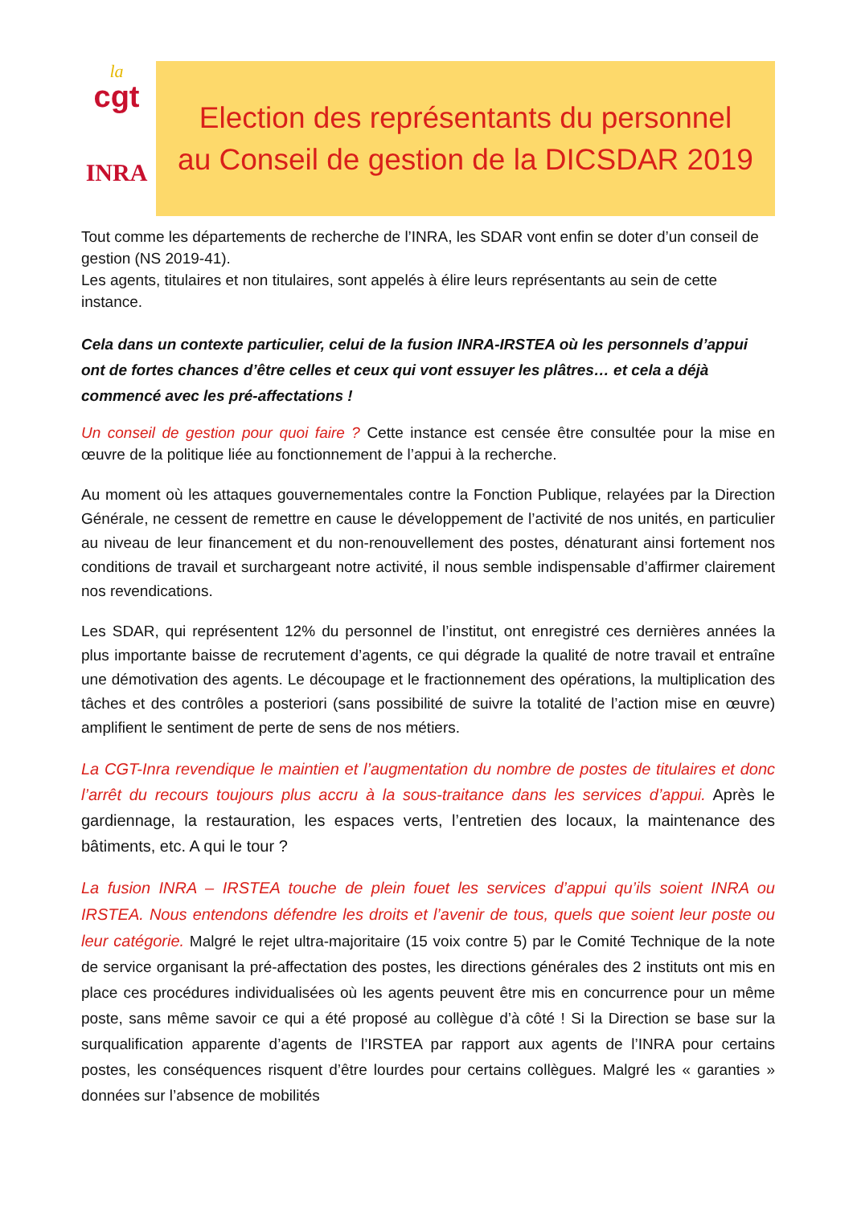la
cgt
INRA
Election des représentants du personnel
au Conseil de gestion de la DICSDAR 2019
Tout comme les départements de recherche de l’INRA, les SDAR vont enfin se doter d’un conseil de gestion (NS 2019-41).
Les agents, titulaires et non titulaires, sont appelés à élire leurs représentants au sein de cette instance.
Cela dans un contexte particulier, celui de la fusion INRA-IRSTEA où les personnels d’appui ont de fortes chances d’être celles et ceux qui vont essuyer les plâtres… et cela a déjà commencé avec les pré-affectations !
Un conseil de gestion pour quoi faire ? Cette instance est censée être consultée pour la mise en œuvre de la politique liée au fonctionnement de l’appui à la recherche.
Au moment où les attaques gouvernementales contre la Fonction Publique, relayées par la Direction Générale, ne cessent de remettre en cause le développement de l’activité de nos unités, en particulier au niveau de leur financement et du non-renouvellement des postes, dénaturant ainsi fortement nos conditions de travail et surchargeant notre activité, il nous semble indispensable d’affirmer clairement nos revendications.
Les SDAR, qui représentent 12% du personnel de l’institut, ont enregistré ces dernières années la plus importante baisse de recrutement d’agents, ce qui dégrade la qualité de notre travail et entraîne une démotivation des agents. Le découpage et le fractionnement des opérations, la multiplication des tâches et des contrôles a posteriori (sans possibilité de suivre la totalité de l’action mise en œuvre) amplifient le sentiment de perte de sens de nos métiers.
La CGT-Inra revendique le maintien et l’augmentation du nombre de postes de titulaires et donc l’arrêt du recours toujours plus accru à la sous-traitance dans les services d’appui. Après le gardiennage, la restauration, les espaces verts, l’entretien des locaux, la maintenance des bâtiments, etc. A qui le tour ?
La fusion INRA – IRSTEA touche de plein fouet les services d’appui qu’ils soient INRA ou IRSTEA. Nous entendons défendre les droits et l’avenir de tous, quels que soient leur poste ou leur catégorie. Malgré le rejet ultra-majoritaire (15 voix contre 5) par le Comité Technique de la note de service organisant la pré-affectation des postes, les directions générales des 2 instituts ont mis en place ces procédures individualisées où les agents peuvent être mis en concurrence pour un même poste, sans même savoir ce qui a été proposé au collègue d’à côté ! Si la Direction se base sur la surqualification apparente d’agents de l’IRSTEA par rapport aux agents de l’INRA pour certains postes, les conséquences risquent d’être lourdes pour certains collègues. Malgré les « garanties » données sur l’absence de mobilités